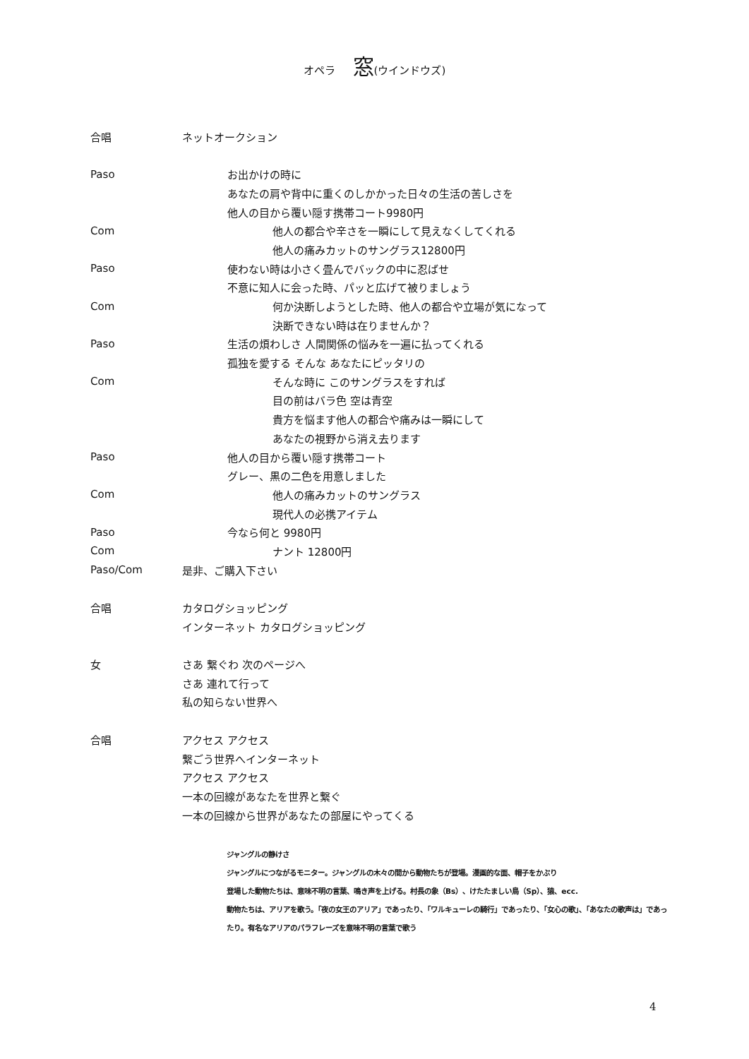オペラ 窓(ウインドウズ)
合唱 ネットオークション
Paso お出かけの時に
あなたの肩や背中に重くのしかかった日々の生活の苦しさを
他人の目から覆い隠す携帯コート9980円
Com 他人の都合や辛さを一瞬にして見えなくしてくれる
他人の痛みカットのサングラス12800円
Paso 使わない時は小さく畳んでバックの中に忍ばせ
不意に知人に会った時、パッと広げて被りましょう
Com 何か決断しようとした時、他人の都合や立場が気になって
決断できない時は在りませんか？
Paso 生活の煩わしさ 人間関係の悩みを一遍に払ってくれる
孤独を愛する そんな あなたにピッタリの
Com そんな時に このサングラスをすれば
目の前はバラ色 空は青空
貴方を悩ます他人の都合や痛みは一瞬にして
あなたの視野から消え去ります
Paso 他人の目から覆い隠す携帯コート
グレー、黒の二色を用意しました
Com 他人の痛みカットのサングラス
現代人の必携アイテム
Paso 今なら何と 9980円
Com ナント 12800円
Paso/Com 是非、ご購入下さい
合唱 カタログショッピング
インターネット カタログショッピング
女 さあ 繋ぐわ 次のページへ
さあ 連れて行って
私の知らない世界へ
合唱 アクセス アクセス
繋ごう世界へインターネット
アクセス アクセス
一本の回線があなたを世界と繋ぐ
一本の回線から世界があなたの部屋にやってくる
ジャングルの静けさ
ジャングルにつながるモニター。ジャングルの木々の間から動物たちが登場。漫画的な面、帽子をかぶり
登場した動物たちは、意味不明の言葉、鳴き声を上げる。村長の象（Bs）、けたたましい鳥（Sp）、猿、ecc.
動物たちは、アリアを歌う。「夜の女王のアリア」であったり、「ワルキューレの騎行」であったり、「女心の歌」、「あなたの歌声は」であったり。有名なアリアのパラフレーズを意味不明の言葉で歌う
4